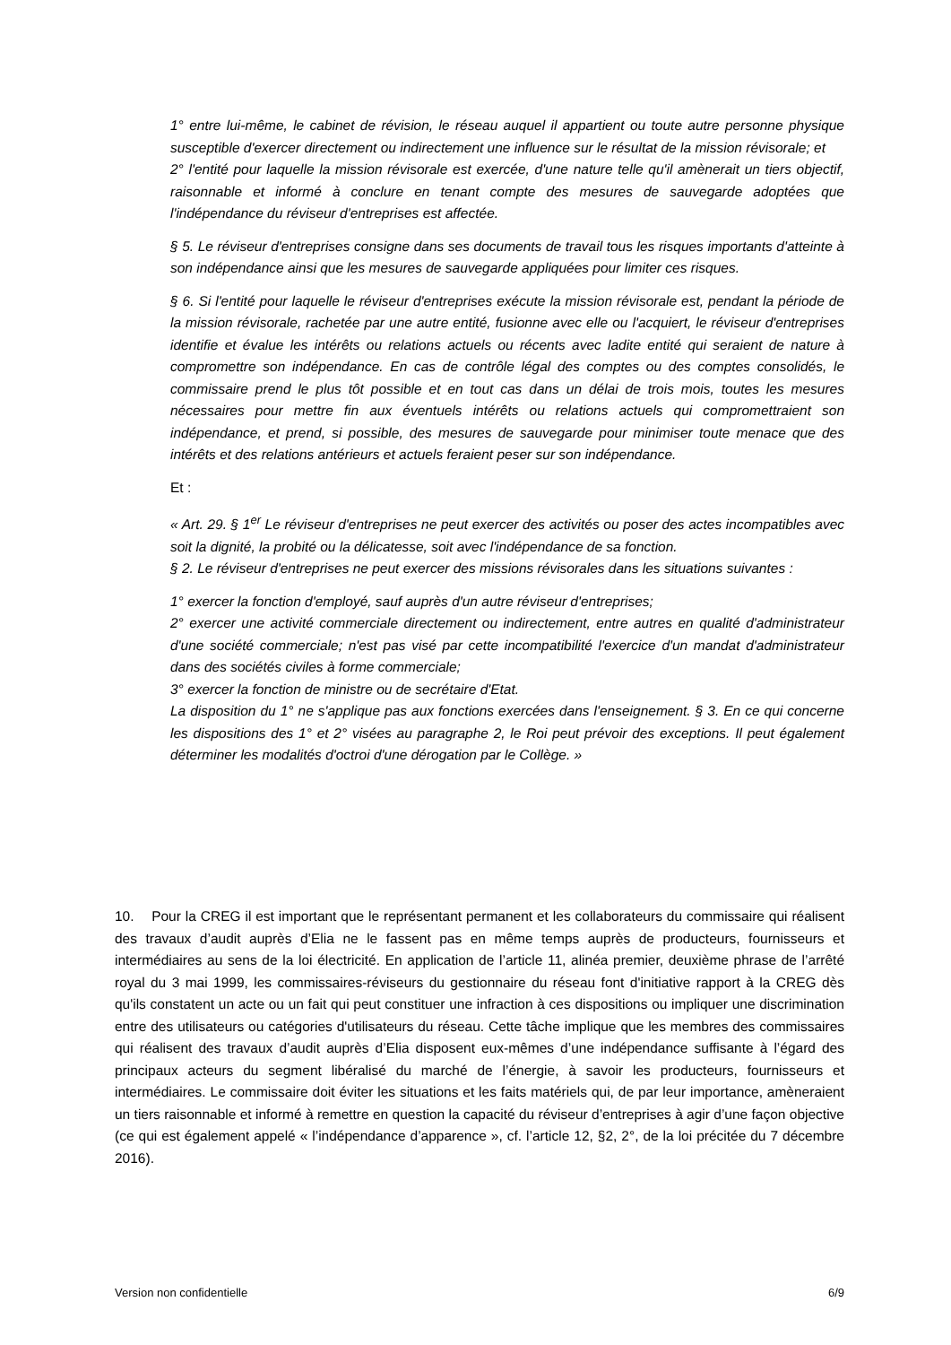1° entre lui-même, le cabinet de révision, le réseau auquel il appartient ou toute autre personne physique susceptible d'exercer directement ou indirectement une influence sur le résultat de la mission révisorale; et
2° l'entité pour laquelle la mission révisorale est exercée, d'une nature telle qu'il amènerait un tiers objectif, raisonnable et informé à conclure en tenant compte des mesures de sauvegarde adoptées que l'indépendance du réviseur d'entreprises est affectée.
§ 5. Le réviseur d'entreprises consigne dans ses documents de travail tous les risques importants d'atteinte à son indépendance ainsi que les mesures de sauvegarde appliquées pour limiter ces risques.
§ 6. Si l'entité pour laquelle le réviseur d'entreprises exécute la mission révisorale est, pendant la période de la mission révisorale, rachetée par une autre entité, fusionne avec elle ou l'acquiert, le réviseur d'entreprises identifie et évalue les intérêts ou relations actuels ou récents avec ladite entité qui seraient de nature à compromettre son indépendance. En cas de contrôle légal des comptes ou des comptes consolidés, le commissaire prend le plus tôt possible et en tout cas dans un délai de trois mois, toutes les mesures nécessaires pour mettre fin aux éventuels intérêts ou relations actuels qui compromettraient son indépendance, et prend, si possible, des mesures de sauvegarde pour minimiser toute menace que des intérêts et des relations antérieurs et actuels feraient peser sur son indépendance.
Et :
« Art. 29. § 1<sup>er</sup> Le réviseur d'entreprises ne peut exercer des activités ou poser des actes incompatibles avec soit la dignité, la probité ou la délicatesse, soit avec l'indépendance de sa fonction.
§ 2. Le réviseur d'entreprises ne peut exercer des missions révisorales dans les situations suivantes :
1° exercer la fonction d'employé, sauf auprès d'un autre réviseur d'entreprises;
2° exercer une activité commerciale directement ou indirectement, entre autres en qualité d'administrateur d'une société commerciale; n'est pas visé par cette incompatibilité l'exercice d'un mandat d'administrateur dans des sociétés civiles à forme commerciale;
3° exercer la fonction de ministre ou de secrétaire d'Etat.
La disposition du 1° ne s'applique pas aux fonctions exercées dans l'enseignement. § 3. En ce qui concerne les dispositions des 1° et 2° visées au paragraphe 2, le Roi peut prévoir des exceptions. Il peut également déterminer les modalités d'octroi d'une dérogation par le Collège. »
10. Pour la CREG il est important que le représentant permanent et les collaborateurs du commissaire qui réalisent des travaux d’audit auprès d’Elia ne le fassent pas en même temps auprès de producteurs, fournisseurs et intermédiaires au sens de la loi électricité. En application de l’article 11, alinéa premier, deuxième phrase de l’arrêté royal du 3 mai 1999, les commissaires-réviseurs du gestionnaire du réseau font d'initiative rapport à la CREG dès qu'ils constatent un acte ou un fait qui peut constituer une infraction à ces dispositions ou impliquer une discrimination entre des utilisateurs ou catégories d'utilisateurs du réseau. Cette tâche implique que les membres des commissaires qui réalisent des travaux d’audit auprès d’Elia disposent eux-mêmes d’une indépendance suffisante à l’égard des principaux acteurs du segment libéralisé du marché de l’énergie, à savoir les producteurs, fournisseurs et intermédiaires. Le commissaire doit éviter les situations et les faits matériels qui, de par leur importance, amèneraient un tiers raisonnable et informé à remettre en question la capacité du réviseur d’entreprises à agir d’une façon objective (ce qui est également appelé « l’indépendance d’apparence », cf. l’article 12, §2, 2°, de la loi précitée du 7 décembre 2016).
Version non confidentielle 6/9